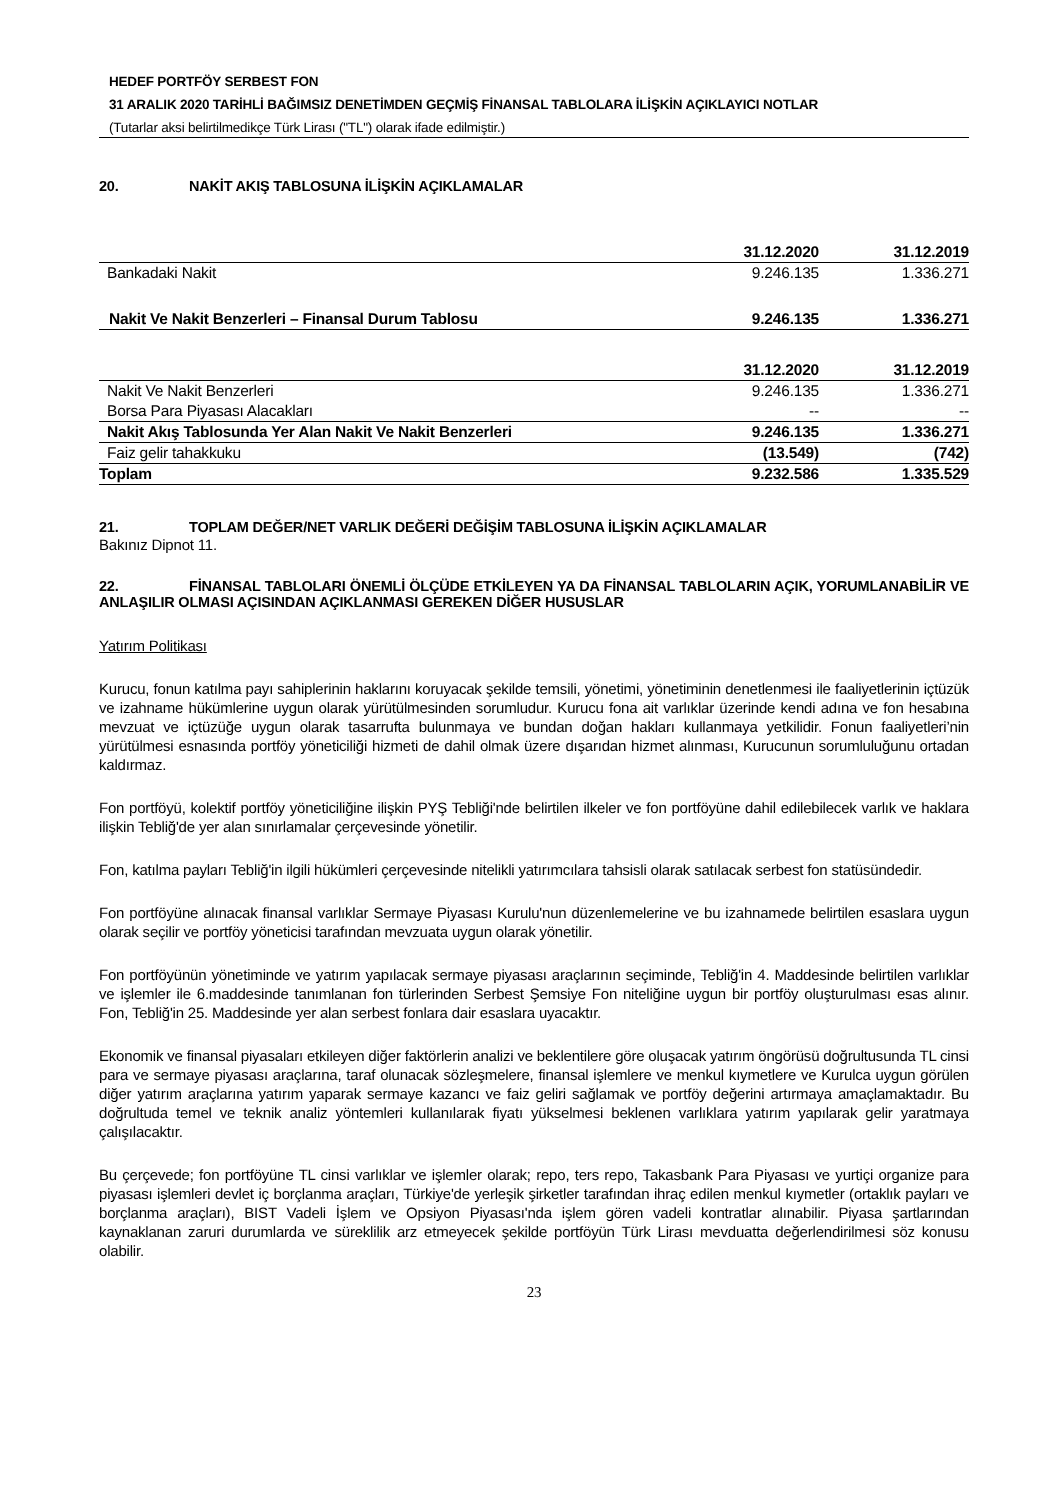HEDEF PORTFÖY SERBEST FON
31 ARALIK 2020 TARİHLİ BAĞIMSIZ DENETİMDEN GEÇMİŞ FİNANSAL TABLOLARA İLİŞKİN AÇIKLAYICI NOTLAR
(Tutarlar aksi belirtilmedikçe Türk Lirası ("TL") olarak ifade edilmiştir.)
20. NAKİT AKIŞ TABLOSUNA İLİŞKİN AÇIKLAMALAR
| | 31.12.2020 | 31.12.2019 |
| --- | --- | --- |
| Bankadaki Nakit | 9.246.135 | 1.336.271 |
| Nakit Ve Nakit Benzerleri – Finansal Durum Tablosu | 9.246.135 | 1.336.271 |
| | 31.12.2020 | 31.12.2019 |
| Nakit Ve Nakit Benzerleri | 9.246.135 | 1.336.271 |
| Borsa Para Piyasası Alacakları | -- | -- |
| Nakit Akış Tablosunda Yer Alan Nakit Ve Nakit Benzerleri | 9.246.135 | 1.336.271 |
| Faiz gelir tahakkuku | (13.549) | (742) |
| Toplam | 9.232.586 | 1.335.529 |
21. TOPLAM DEĞER/NET VARLIK DEĞERİ DEĞİŞİM TABLOSUNA İLİŞKİN AÇIKLAMALAR
Bakınız Dipnot 11.
22. FİNANSAL TABLOLARI ÖNEMLİ ÖLÇÜDE ETKİLEYEN YA DA FİNANSAL TABLOLARIN AÇIK, YORUMLANABİLİR VE ANLAŞILIR OLMASI AÇISINDAN AÇIKLANMASI GEREKEN DİĞER HUSUSLAR
Yatırım Politikası
Kurucu, fonun katılma payı sahiplerinin haklarını koruyacak şekilde temsili, yönetimi, yönetiminin denetlenmesi ile faaliyetlerinin içtüzük ve izahname hükümlerine uygun olarak yürütülmesinden sorumludur. Kurucu fona ait varlıklar üzerinde kendi adına ve fon hesabına mevzuat ve içtüzüğe uygun olarak tasarrufta bulunmaya ve bundan doğan hakları kullanmaya yetkilidir. Fonun faaliyetleri’nin yürütülmesi esnasında portföy yöneticiliği hizmeti de dahil olmak üzere dışarıdan hizmet alınması, Kurucunun sorumluluğunu ortadan kaldırmaz.
Fon portföyü, kolektif portföy yöneticiliğine ilişkin PYŞ Tebliği'nde belirtilen ilkeler ve fon portföyüne dahil edilebilecek varlık ve haklara ilişkin Tebliğ'de yer alan sınırlamalar çerçevesinde yönetilir.
Fon, katılma payları Tebliğ'in ilgili hükümleri çerçevesinde nitelikli yatırımcılara tahsisli olarak satılacak serbest fon statüsündedir.
Fon portföyüne alınacak finansal varlıklar Sermaye Piyasası Kurulu'nun düzenlemelerine ve bu izahnamede belirtilen esaslara uygun olarak seçilir ve portföy yöneticisi tarafından mevzuata uygun olarak yönetilir.
Fon portföyünün yönetiminde ve yatırım yapılacak sermaye piyasası araçlarının seçiminde, Tebliğ'in 4. Maddesinde belirtilen varlıklar ve işlemler ile 6.maddesinde tanımlanan fon türlerinden Serbest Şemsiye Fon niteliğine uygun bir portföy oluşturulması esas alınır. Fon, Tebliğ'in 25. Maddesinde yer alan serbest fonlara dair esaslara uyacaktır.
Ekonomik ve finansal piyasaları etkileyen diğer faktörlerin analizi ve beklentilere göre oluşacak yatırım öngörüsü doğrultusunda TL cinsi para ve sermaye piyasası araçlarına, taraf olunacak sözleşmelere, finansal işlemlere ve menkul kıymetlere ve Kurulca uygun görülen diğer yatırım araçlarına yatırım yaparak sermaye kazancı ve faiz geliri sağlamak ve portföy değerini artırmaya amaçlamaktadır. Bu doğrultuda temel ve teknik analiz yöntemleri kullanılarak fiyatı yükselmesi beklenen varlıklara yatırım yapılarak gelir yaratmaya çalışılacaktır.
Bu çerçevede; fon portföyüne TL cinsi varlıklar ve işlemler olarak; repo, ters repo, Takasbank Para Piyasası ve yurtiçi organize para piyasası işlemleri devlet iç borçlanma araçları, Türkiye'de yerleşik şirketler tarafından ihraç edilen menkul kıymetler (ortaklık payları ve borçlanma araçları), BIST Vadeli İşlem ve Opsiyon Piyasası'nda işlem gören vadeli kontratlar alınabilir. Piyasa şartlarından kaynaklanan zaruri durumlarda ve süreklilik arz etmeyecek şekilde portföyün Türk Lirası mevduatta değerlendirilmesi söz konusu olabilir.
23